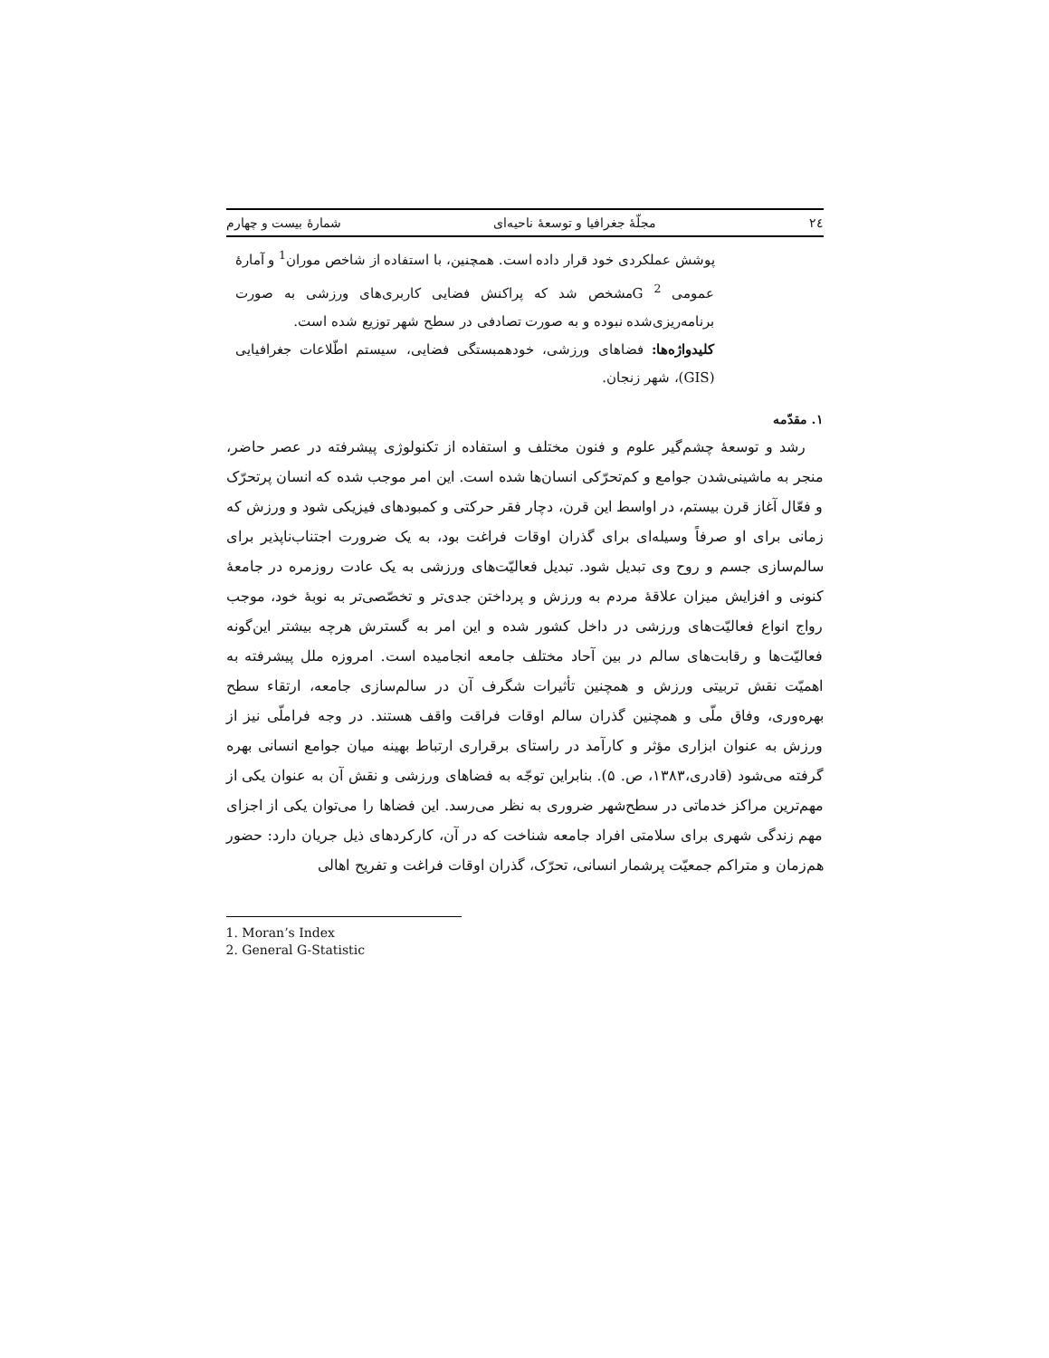٢٤ مجلّهٔ جغرافیا و توسعهٔ ناحیه‌ای شمارهٔ بیست و چهارم
پوشش عملکردی خود قرار داده است. همچنین، با استفاده از شاخص موران<sup>1</sup> و آمارهٔ عمومی G <sup>2</sup>مشخص شد که پراکنش فضایی کاربری‌های ورزشی به صورت برنامه‌ریزی‌شده نبوده و به صورت تصادفی در سطح شهر توزیع شده است.
کلیدواژه‌ها: فضاهای ورزشی، خودهمبستگی فضایی، سیستم اطّلاعات جغرافیایی (GIS)، شهر زنجان.
۱. مقدّمه
رشد و توسعهٔ چشم‌گیر علوم و فنون مختلف و استفاده از تکنولوژی پیشرفته در عصر حاضر، منجر به ماشینی‌شدن جوامع و کم‌تحرّکی انسان‌ها شده است. این امر موجب شده که انسان پرتحرّک و فعّال آغاز قرن بیستم، در اواسط این قرن، دچار فقر حرکتی و کمبودهای فیزیکی شود و ورزش که زمانی برای او صرفاً وسیله‌ای برای گذران اوقات فراغت بود، به یک ضرورت اجتناب‌ناپذیر برای سالم‌سازی جسم و روح وی تبدیل شود. تبدیل فعالیّت‌های ورزشی به یک عادت روزمره در جامعهٔ کنونی و افزایش میزان علاقهٔ مردم به ورزش و پرداختن جدی‌تر و تخصّصی‌تر به نوبهٔ خود، موجب رواج انواع فعالیّت‌های ورزشی در داخل کشور شده و این امر به گسترش هرچه بیشتر این‌گونه فعالیّت‌ها و رقابت‌های سالم در بین آحاد مختلف جامعه انجامیده است. امروزه ملل پیشرفته به اهمیّت نقش تربیتی ورزش و همچنین تأثیرات شگرف آن در سالم‌سازی جامعه، ارتقاء سطح بهره‌وری، وفاق ملّی و همچنین گذران سالم اوقات فراقت واقف هستند. در وجه فراملّی نیز از ورزش به عنوان ابزاری مؤثر و کارآمد در راستای برقراری ارتباط بهینه میان جوامع انسانی بهره گرفته می‌شود (قادری،۱۳۸۳، ص. ۵). بنابراین توجّه به فضاهای ورزشی و نقش آن به عنوان یکی از مهم‌ترین مراکز خدماتی در سطح‌شهر ضروری به نظر می‌رسد. این فضاها را می‌توان یکی از اجزای مهم زندگی شهری برای سلامتی افراد جامعه شناخت که در آن، کارکردهای ذیل جریان دارد: حضور هم‌زمان و متراکم جمعیّت پرشمار انسانی، تحرّک، گذران اوقات فراغت و تفریح اهالی
1. Moran’s Index
2. General G-Statistic